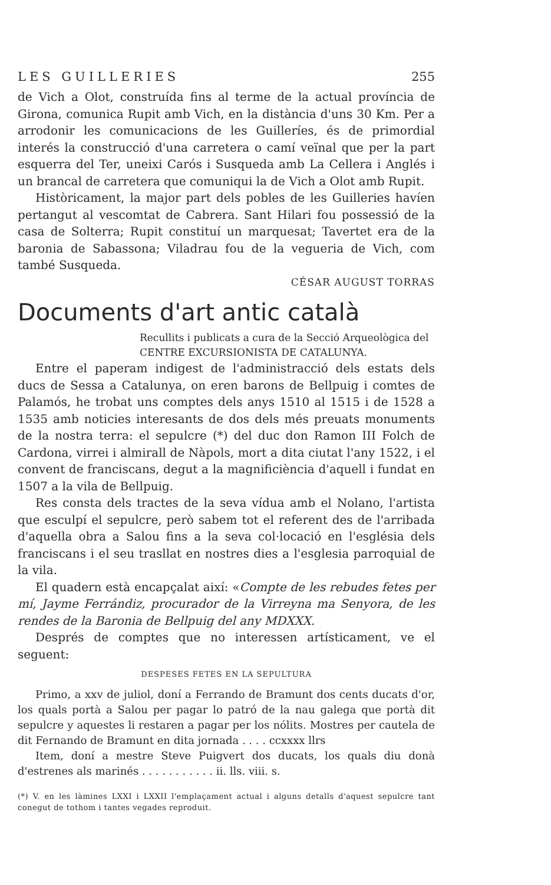LES GUILLERIES 255
de Vich a Olot, construída fins al terme de la actual província de Girona, comunica Rupit amb Vich, en la distància d'uns 30 Km. Per a arrodonir les comunicacions de les Guilleríes, és de primordial interés la construcció d'una carretera o camí veïnal que per la part esquerra del Ter, uneixi Carós i Susqueda amb La Cellera i Anglés i un brancal de carretera que comuniqui la de Vich a Olot amb Rupit.
Històricament, la major part dels pobles de les Guilleries havíen pertangut al vescomtat de Cabrera. Sant Hilari fou possessió de la casa de Solterra; Rupit constituí un marquesat; Tavertet era de la baronia de Sabassona; Viladrau fou de la vegueria de Vich, com també Susqueda.
CÉSAR AUGUST TORRAS
Documents d'art antic català
Recullits i publicats a cura de la Secció Arqueològica del CENTRE EXCURSIONISTA DE CATALUNYA.
Entre el paperam indigest de l'administracció dels estats dels ducs de Sessa a Catalunya, on eren barons de Bellpuig i comtes de Palamós, he trobat uns comptes dels anys 1510 al 1515 i de 1528 a 1535 amb noticies interesants de dos dels més preuats monuments de la nostra terra: el sepulcre (*) del duc don Ramon III Folch de Cardona, virrei i almirall de Nàpols, mort a dita ciutat l'any 1522, i el convent de franciscans, degut a la magnificiència d'aquell i fundat en 1507 a la vila de Bellpuig.
Res consta dels tractes de la seva vídua amb el Nolano, l'artista que esculpí el sepulcre, però sabem tot el referent des de l'arribada d'aquella obra a Salou fins a la seva col·locació en l'església dels franciscans i el seu trasllat en nostres dies a l'esglesia parroquial de la vila.
El quadern està encapçalat així: «Compte de les rebudes fetes per mí, Jayme Ferrándiz, procurador de la Virreyna ma Senyora, de les rendes de la Baronia de Bellpuig del any MDXXX.
Després de comptes que no interessen artísticament, ve el seguent:
DESPESES FETES EN LA SEPULTURA
Primo, a xxv de juliol, doní a Ferrando de Bramunt dos cents ducats d'or, los quals portà a Salou per pagar lo patró de la nau galega que portà dit sepulcre y aquestes li restaren a pagar per los nólits. Mostres per cautela de dit Fernando de Bramunt en dita jornada . . . . ccxxxx llrs
Item, doní a mestre Steve Puigvert dos ducats, los quals diu donà d'estrenes als marinés . . . . . . . . . . . ii. lls. viii. s.
(*) V. en les làmines LXXI i LXXII l'emplaçament actual i alguns detalls d'aquest sepulcre tant conegut de tothom i tantes vegades reproduit.